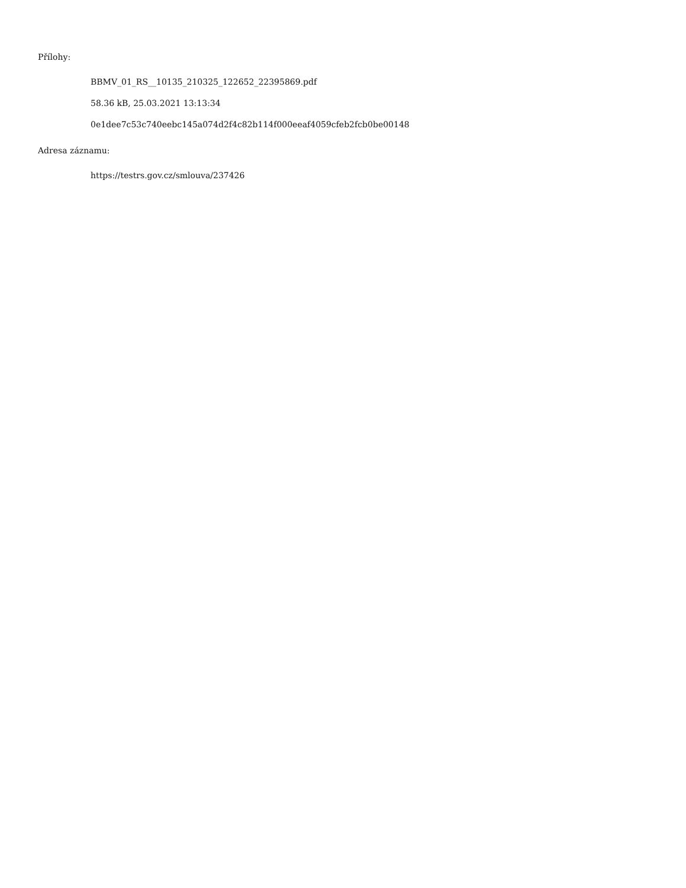Přílohy:
BBMV_01_RS__10135_210325_122652_22395869.pdf
58.36 kB, 25.03.2021 13:13:34
0e1dee7c53c740eebc145a074d2f4c82b114f000eeaf4059cfeb2fcb0be00148
Adresa záznamu:
https://testrs.gov.cz/smlouva/237426